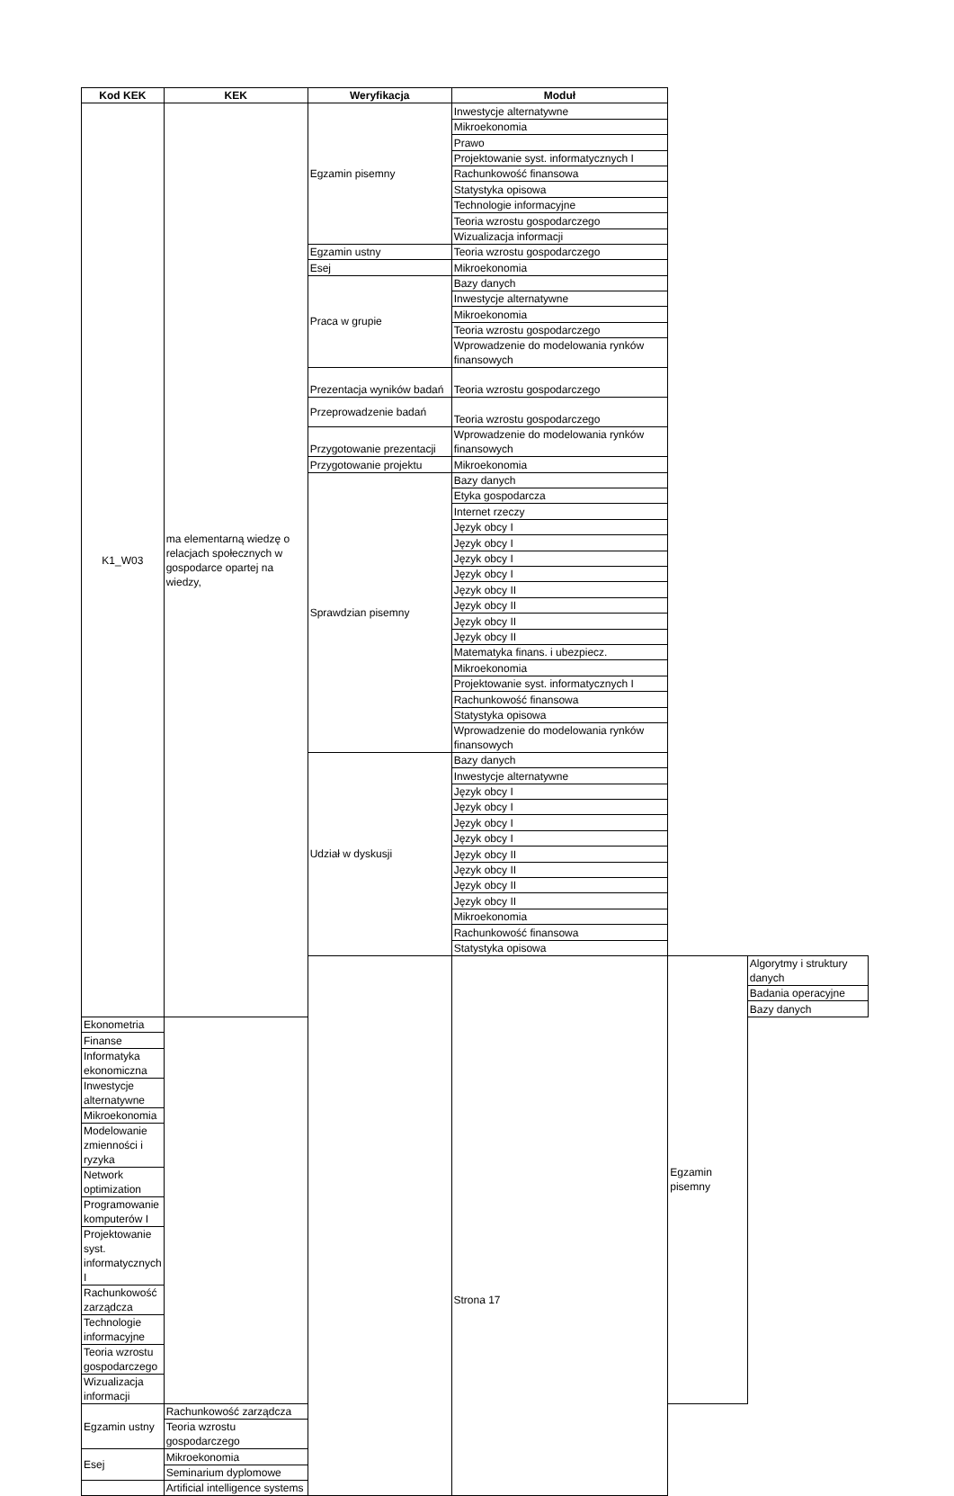| Kod KEK | KEK | Weryfikacja | Moduł | | |
| --- | --- | --- | --- | --- | --- |
| K1_W03 | ma elementarną wiedzę o relacjach społecznych w gospodarce opartej na wiedzy, | Egzamin pisemny | Inwestycje alternatywne | | |
| | | | Mikroekonomia | | |
| | | | Prawo | | |
| | | | Projektowanie syst. informatycznych I | | |
| | | | Rachunkowość finansowa | | |
| | | | Statystyka opisowa | | |
| | | | Technologie informacyjne | | |
| | | | Teoria wzrostu gospodarczego | | |
| | | | Wizualizacja informacji | | |
| | | Egzamin ustny | Teoria wzrostu gospodarczego | | |
| | | Esej | Mikroekonomia | | |
| | | Praca w grupie | Bazy danych | | |
| | | | Inwestycje alternatywne | | |
| | | | Mikroekonomia | | |
| | | | Teoria wzrostu gospodarczego | | |
| | | | Wprowadzenie do modelowania rynków finansowych | | |
| | | Prezentacja wyników badań | Teoria wzrostu gospodarczego | | |
| | | Przeprowadzenie badań | Teoria wzrostu gospodarczego | | |
| | | Przygotowanie prezentacji | Wprowadzenie do modelowania rynków finansowych | | |
| | | Przygotowanie projektu | Mikroekonomia | | |
| | | Sprawdzian pisemny | Bazy danych | | |
| | | | Etyka gospodarcza | | |
| | | | Internet rzeczy | | |
| | | | Język obcy I | | |
| | | | Język obcy I | | |
| | | | Język obcy I | | |
| | | | Język obcy I | | |
| | | | Język obcy II | | |
| | | | Język obcy II | | |
| | | | Język obcy II | | |
| | | | Język obcy II | | |
| | | | Matematyka finans. i ubezpiecz. | | |
| | | | Mikroekonomia | | |
| | | | Projektowanie syst. informatycznych I | | |
| | | | Rachunkowość finansowa | | |
| | | | Statystyka opisowa | | |
| | | | Wprowadzenie do modelowania rynków finansowych | | |
| | | Udział w dyskusji | Bazy danych | | |
| | | | Inwestycje alternatywne | | |
| | | | Język obcy I | | |
| | | | Język obcy I | | |
| | | | Język obcy I | | |
| | | | Język obcy I | | |
| | | | Język obcy II | | |
| | | | Język obcy II | | |
| | | | Język obcy II | | |
| | | | Język obcy II | | |
| | | | Mikroekonomia | | |
| | | | Rachunkowość finansowa | | |
| | | | Statystyka opisowa | | |
| | | | | Egzamin pisemny | Algorytmy i struktury danych |
| | | | | | Badania operacyjne |
| | | | | | Bazy danych |
| Ekonometria | | | | | |
| Finanse | | | | | |
| Informatyka ekonomiczna | | | | | |
| Inwestycje alternatywne | | | | | |
| Mikroekonomia | | | | | |
| Modelowanie zmienności i ryzyka | | | | | |
| Network optimization | | | | | |
| Programowanie komputerów I | | | | | |
| Projektowanie syst. informatycznych I | | | | | |
| Rachunkowość zarządcza | | | | | |
| Technologie informacyjne | | | | | |
| Teoria wzrostu gospodarczego | | | | | |
| Wizualizacja informacji | | | | | |
| Egzamin ustny | Rachunkowość zarządcza | | | | |
| | Teoria wzrostu gospodarczego | | | | |
| Esej | Mikroekonomia | | | | |
| | Seminarium dyplomowe | | | | |
| | Artificial intelligence systems | | | | |
Strona 17